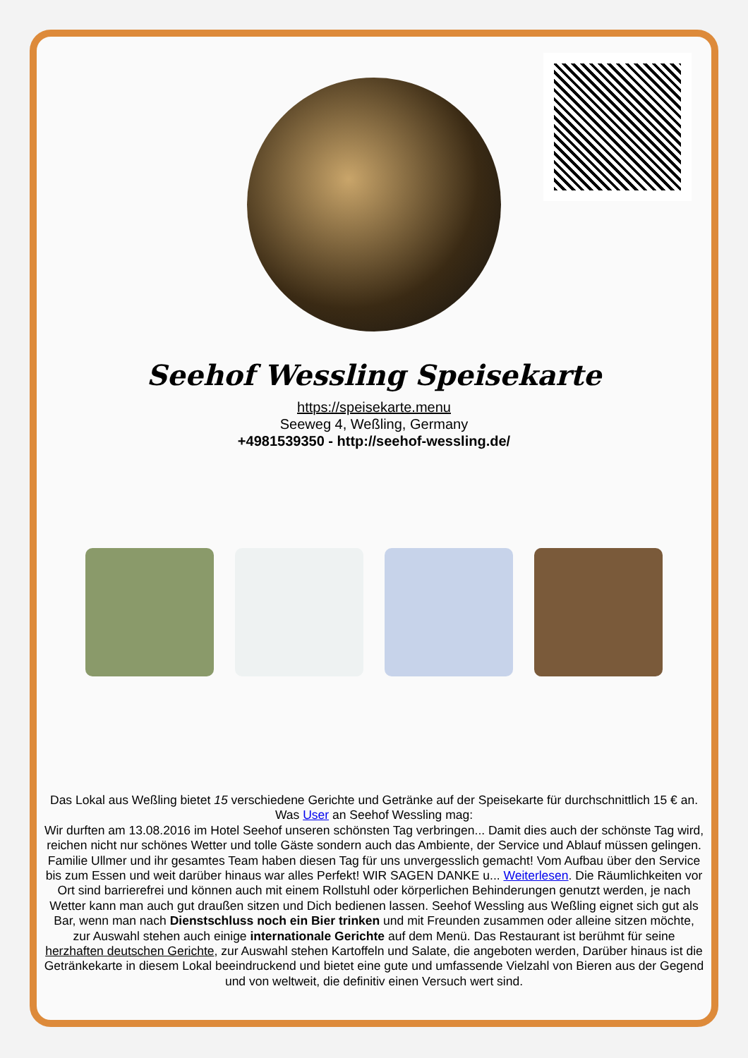Seehof Wessling Speisekarte
https://speisekarte.menu
Seeweg 4, Weßling, Germany
+4981539350 - http://seehof-wessling.de/
Das Lokal aus Weßling bietet 15 verschiedene Gerichte und Getränke auf der Speisekarte für durchschnittlich 15 € an. Was User an Seehof Wessling mag:
Wir durften am 13.08.2016 im Hotel Seehof unseren schönsten Tag verbringen... Damit dies auch der schönste Tag wird, reichen nicht nur schönes Wetter und tolle Gäste sondern auch das Ambiente, der Service und Ablauf müssen gelingen. Familie Ullmer und ihr gesamtes Team haben diesen Tag für uns unvergesslich gemacht! Vom Aufbau über den Service bis zum Essen und weit darüber hinaus war alles Perfekt! WIR SAGEN DANKE u... Weiterlesen. Die Räumlichkeiten vor Ort sind barrierefrei und können auch mit einem Rollstuhl oder körperlichen Behinderungen genutzt werden, je nach Wetter kann man auch gut draußen sitzen und Dich bedienen lassen. Seehof Wessling aus Weßling eignet sich gut als Bar, wenn man nach Dienstschluss noch ein Bier trinken und mit Freunden zusammen oder alleine sitzen möchte, zur Auswahl stehen auch einige internationale Gerichte auf dem Menü. Das Restaurant ist berühmt für seine herzhaften deutschen Gerichte, zur Auswahl stehen Kartoffeln und Salate, die angeboten werden, Darüber hinaus ist die Getränkekarte in diesem Lokal beeindruckend und bietet eine gute und umfassende Vielzahl von Bieren aus der Gegend und von weltweit, die definitiv einen Versuch wert sind.